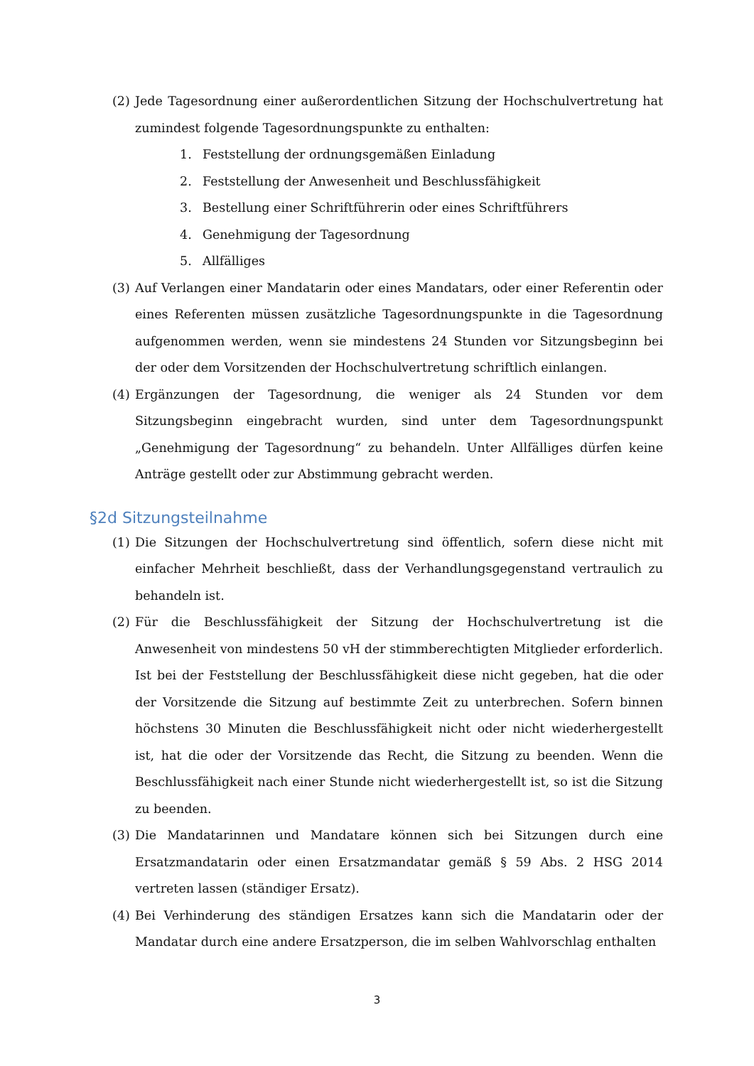(2) Jede Tagesordnung einer außerordentlichen Sitzung der Hochschulvertretung hat zumindest folgende Tagesordnungspunkte zu enthalten:
1. Feststellung der ordnungsgemäßen Einladung
2. Feststellung der Anwesenheit und Beschlussfähigkeit
3. Bestellung einer Schriftführerin oder eines Schriftführers
4. Genehmigung der Tagesordnung
5. Allfälliges
(3) Auf Verlangen einer Mandatarin oder eines Mandatars, oder einer Referentin oder eines Referenten müssen zusätzliche Tagesordnungspunkte in die Tagesordnung aufgenommen werden, wenn sie mindestens 24 Stunden vor Sitzungsbeginn bei der oder dem Vorsitzenden der Hochschulvertretung schriftlich einlangen.
(4) Ergänzungen der Tagesordnung, die weniger als 24 Stunden vor dem Sitzungsbeginn eingebracht wurden, sind unter dem Tagesordnungspunkt „Genehmigung der Tagesordnung“ zu behandeln. Unter Allfälliges dürfen keine Anträge gestellt oder zur Abstimmung gebracht werden.
§2d Sitzungsteilnahme
(1) Die Sitzungen der Hochschulvertretung sind öffentlich, sofern diese nicht mit einfacher Mehrheit beschließt, dass der Verhandlungsgegenstand vertraulich zu behandeln ist.
(2) Für die Beschlussfähigkeit der Sitzung der Hochschulvertretung ist die Anwesenheit von mindestens 50 vH der stimmberechtigten Mitglieder erforderlich. Ist bei der Feststellung der Beschlussfähigkeit diese nicht gegeben, hat die oder der Vorsitzende die Sitzung auf bestimmte Zeit zu unterbrechen. Sofern binnen höchstens 30 Minuten die Beschlussfähigkeit nicht oder nicht wiederhergestellt ist, hat die oder der Vorsitzende das Recht, die Sitzung zu beenden. Wenn die Beschlussfähigkeit nach einer Stunde nicht wiederhergestellt ist, so ist die Sitzung zu beenden.
(3) Die Mandatarinnen und Mandatare können sich bei Sitzungen durch eine Ersatzmandatarin oder einen Ersatzmandatar gemäß § 59 Abs. 2 HSG 2014 vertreten lassen (ständiger Ersatz).
(4) Bei Verhinderung des ständigen Ersatzes kann sich die Mandatarin oder der Mandatar durch eine andere Ersatzperson, die im selben Wahlvorschlag enthalten
3